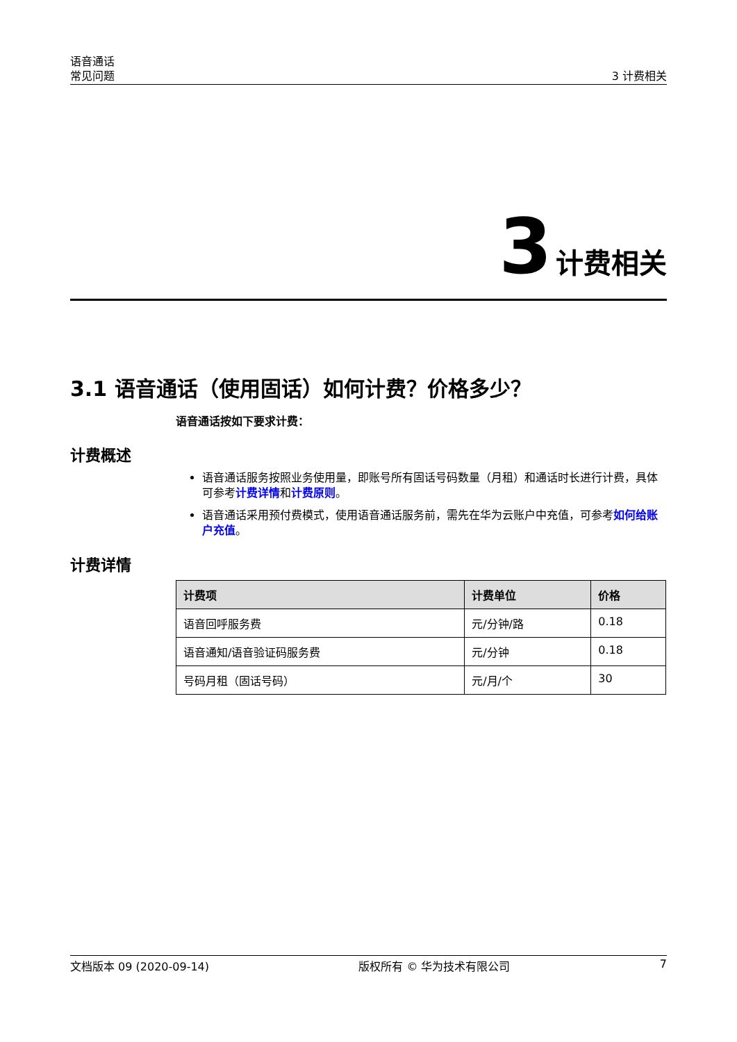语音通话
常见问题
3 计费相关
3 计费相关
3.1 语音通话（使用固话）如何计费？价格多少？
语音通话按如下要求计费：
计费概述
语音通话服务按照业务使用量，即账号所有固话号码数量（月租）和通话时长进行计费，具体可参考计费详情和计费原则。
语音通话采用预付费模式，使用语音通话服务前，需先在华为云账户中充值，可参考如何给账户充值。
计费详情
| 计费项 | 计费单位 | 价格 |
| --- | --- | --- |
| 语音回呼服务费 | 元/分钟/路 | 0.18 |
| 语音通知/语音验证码服务费 | 元/分钟 | 0.18 |
| 号码月租（固话号码） | 元/月/个 | 30 |
文档版本 09 (2020-09-14) 版权所有 © 华为技术有限公司 7